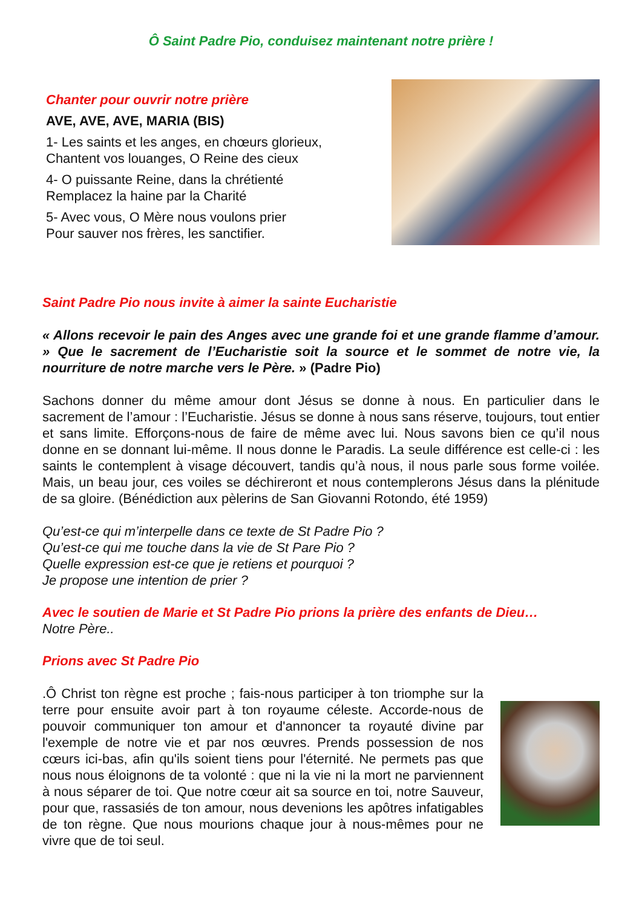Ô Saint Padre Pio, conduisez maintenant notre prière !
Chanter pour ouvrir notre prière
AVE, AVE, AVE, MARIA (BIS)
1- Les saints et les anges, en chœurs glorieux,
Chantent vos louanges, O Reine des cieux
4- O puissante Reine, dans la chrétienté
Remplacez la haine par la Charité
5- Avec vous, O Mère nous voulons prier
Pour sauver nos frères, les sanctifier.
Saint Padre Pio nous invite à aimer la sainte Eucharistie
« Allons recevoir le pain des Anges avec une grande foi et une grande flamme d’amour. » Que le sacrement de l’Eucharistie soit la source et le sommet de notre vie, la nourriture de notre marche vers le Père. » (Padre Pio)
Sachons donner du même amour dont Jésus se donne à nous. En particulier dans le sacrement de l’amour : l’Eucharistie. Jésus se donne à nous sans réserve, toujours, tout entier et sans limite. Efforçons-nous de faire de même avec lui. Nous savons bien ce qu’il nous donne en se donnant lui-même. Il nous donne le Paradis. La seule différence est celle-ci : les saints le contemplent à visage découvert, tandis qu’à nous, il nous parle sous forme voilée. Mais, un beau jour, ces voiles se déchireront et nous contemplerons Jésus dans la plénitude de sa gloire. (Bénédiction aux pèlerins de San Giovanni Rotondo, été 1959)
Qu’est-ce qui m’interpelle dans ce texte de St Padre Pio ?
Qu’est-ce qui me touche dans la vie de St Pare Pio ?
Quelle expression est-ce que je retiens et pourquoi ?
Je propose une intention de prier ?
Avec le soutien de Marie et St Padre Pio prions la prière des enfants de Dieu…
Notre Père..
Prions avec St Padre Pio
.Ô Christ ton règne est proche ; fais-nous participer à ton triomphe sur la terre pour ensuite avoir part à ton royaume céleste. Accorde-nous de pouvoir communiquer ton amour et d'annoncer ta royauté divine par l'exemple de notre vie et par nos œuvres. Prends possession de nos cœurs ici-bas, afin qu'ils soient tiens pour l'éternité. Ne permets pas que nous nous éloignons de ta volonté : que ni la vie ni la mort ne parviennent à nous séparer de toi. Que notre cœur ait sa source en toi, notre Sauveur, pour que, rassasiés de ton amour, nous devenions les apôtres infatigables de ton règne. Que nous mourions chaque jour à nous-mêmes pour ne vivre que de toi seul.